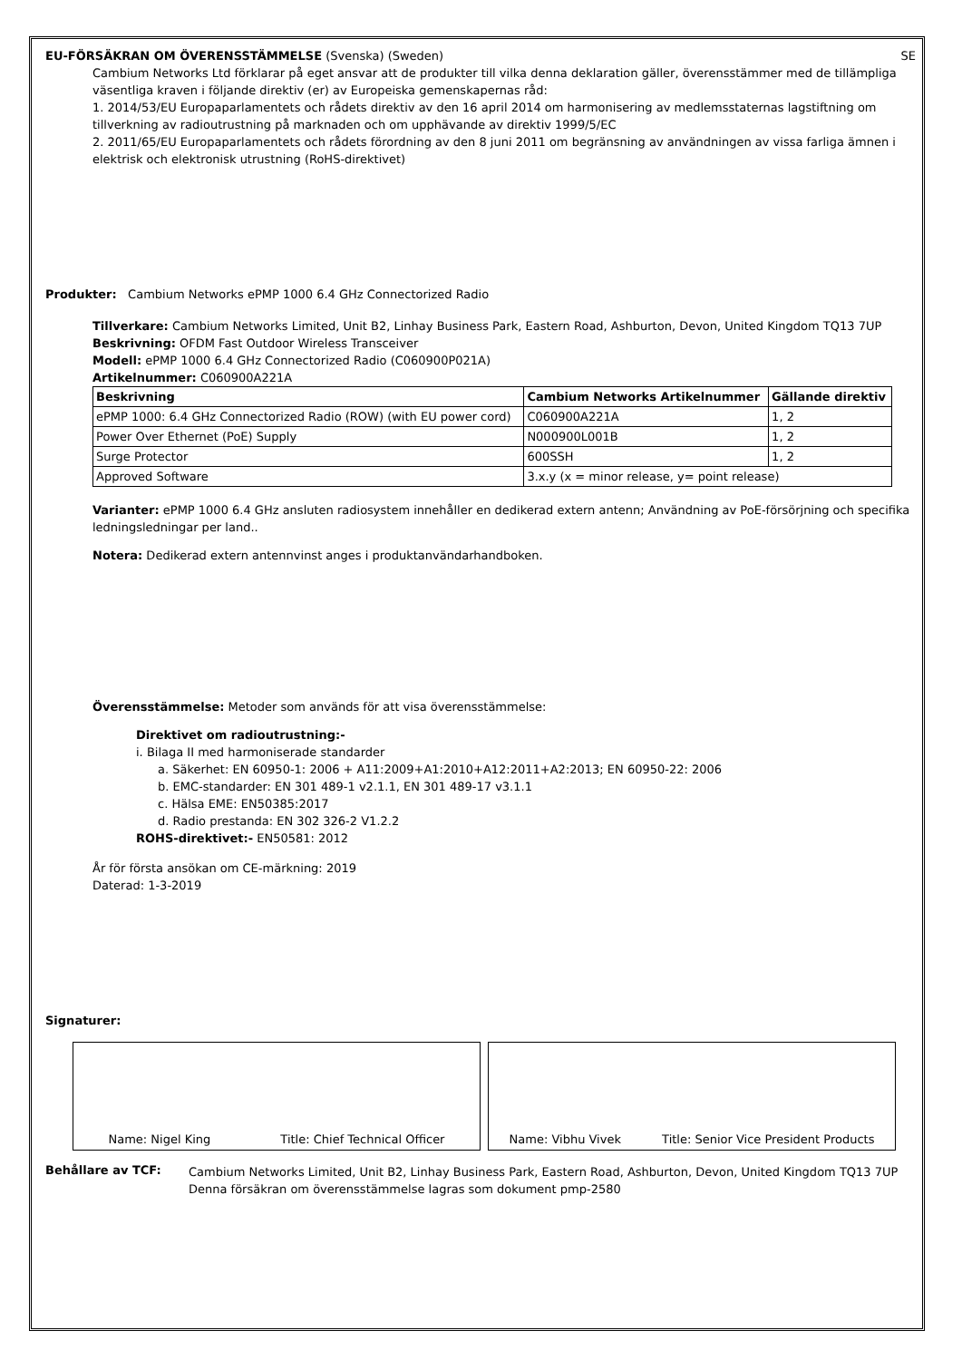EU-FÖRSÄKRAN OM ÖVERENSSTÄMMELSE (Svenska) (Sweden) SE
Cambium Networks Ltd förklarar på eget ansvar att de produkter till vilka denna deklaration gäller, överensstämmer med de tillämpliga väsentliga kraven i följande direktiv (er) av Europeiska gemenskapernas råd:
1. 2014/53/EU Europaparlamentets och rådets direktiv av den 16 april 2014 om harmonisering av medlemsstaternas lagstiftning om tillverkning av radioutrustning på marknaden och om upphävande av direktiv 1999/5/EC
2. 2011/65/EU Europaparlamentets och rådets förordning av den 8 juni 2011 om begränsning av användningen av vissa farliga ämnen i elektrisk och elektronisk utrustning (RoHS-direktivet)
Produkter: Cambium Networks ePMP 1000 6.4 GHz Connectorized Radio
Tillverkare: Cambium Networks Limited, Unit B2, Linhay Business Park, Eastern Road, Ashburton, Devon, United Kingdom TQ13 7UP
Beskrivning: OFDM Fast Outdoor Wireless Transceiver
Modell: ePMP 1000 6.4 GHz Connectorized Radio (C060900P021A)
Artikelnummer: C060900A221A
| Beskrivning | Cambium Networks Artikelnummer | Gällande direktiv |
| --- | --- | --- |
| ePMP 1000: 6.4 GHz Connectorized Radio (ROW) (with EU power cord) | C060900A221A | 1, 2 |
| Power Over Ethernet (PoE) Supply | N000900L001B | 1, 2 |
| Surge Protector | 600SSH | 1, 2 |
| Approved Software | 3.x.y (x = minor release, y= point release) | |
Varianter: ePMP 1000 6.4 GHz ansluten radiosystem innehåller en dedikerad extern antenn; Användning av PoE-försörjning och specifika ledningsledningar per land..
Notera: Dedikerad extern antennvinst anges i produktanvändarhandboken.
Överensstämmelse: Metoder som används för att visa överensstämmelse:
Direktivet om radioutrustning:-
i. Bilaga II med harmoniserade standarder
a. Säkerhet: EN 60950-1: 2006 + A11:2009+A1:2010+A12:2011+A2:2013; EN 60950-22: 2006
b. EMC-standarder: EN 301 489-1 v2.1.1, EN 301 489-17 v3.1.1
c. Hälsa EME: EN50385:2017
d. Radio prestanda: EN 302 326-2 V1.2.2
ROHS-direktivet:- EN50581: 2012
År för första ansökan om CE-märkning: 2019
Daterad: 1-3-2019
Signaturer:
Name: Nigel King Title: Chief Technical Officer Name: Vibhu Vivek Title: Senior Vice President Products
Behållare av TCF:
Cambium Networks Limited, Unit B2, Linhay Business Park, Eastern Road, Ashburton, Devon, United Kingdom TQ13 7UP
Denna försäkran om överensstämmelse lagras som dokument pmp-2580